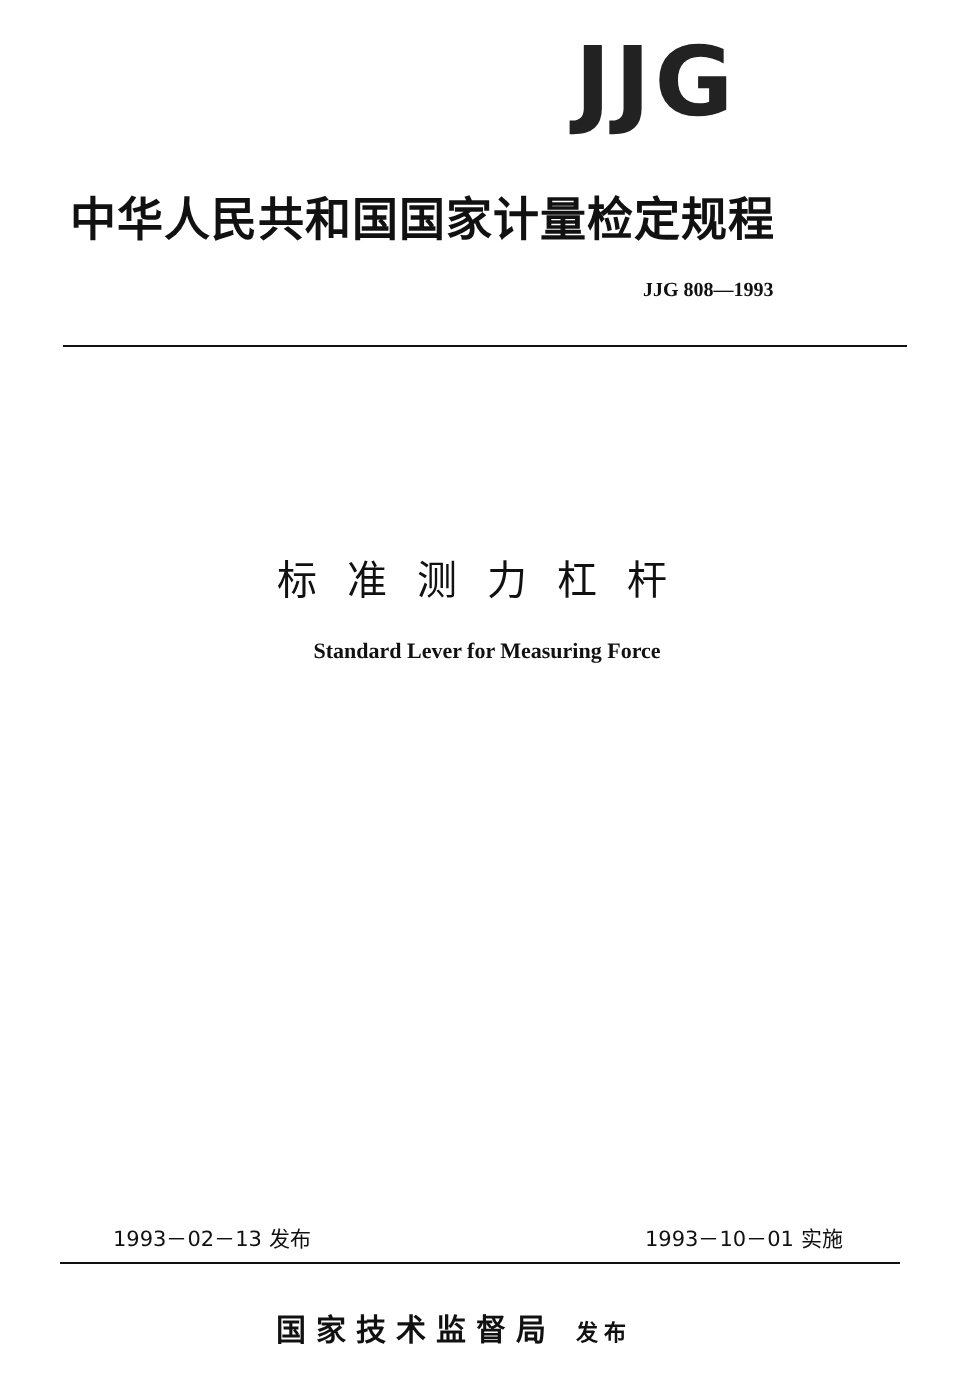JJG
中华人民共和国国家计量检定规程
JJG 808—1993
标准测力杠杆
Standard Lever for Measuring Force
1993－02－13 发布 1993－10－01 实施
国家技术监督局 发布